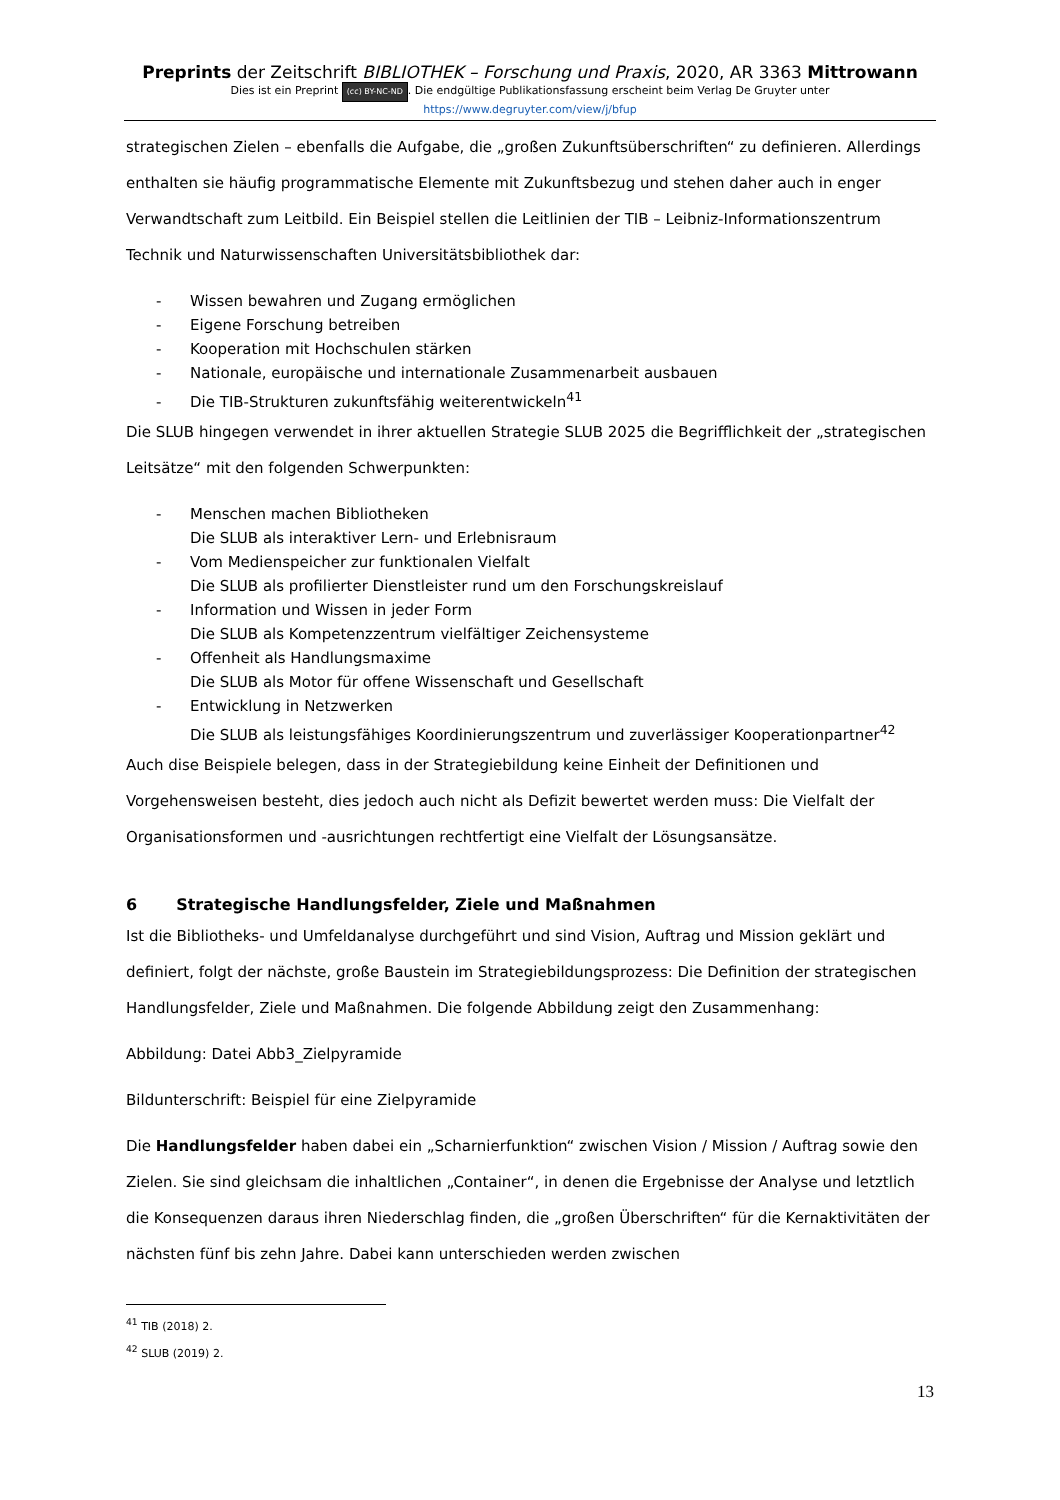Preprints der Zeitschrift BIBLIOTHEK – Forschung und Praxis, 2020, AR 3363 Mittrowann
Dies ist ein Preprint (cc) BY-NC-ND. Die endgültige Publikationsfassung erscheint beim Verlag De Gruyter unter
https://www.degruyter.com/view/j/bfup
strategischen Zielen – ebenfalls die Aufgabe, die „großen Zukunftsüberschriften“ zu definieren. Allerdings enthalten sie häufig programmatische Elemente mit Zukunftsbezug und stehen daher auch in enger Verwandtschaft zum Leitbild. Ein Beispiel stellen die Leitlinien der TIB – Leibniz-Informationszentrum Technik und Naturwissenschaften Universitätsbibliothek dar:
- Wissen bewahren und Zugang ermöglichen
- Eigene Forschung betreiben
- Kooperation mit Hochschulen stärken
- Nationale, europäische und internationale Zusammenarbeit ausbauen
- Die TIB-Strukturen zukunftsfähig weiterentwickeln<sup>41</sup>
Die SLUB hingegen verwendet in ihrer aktuellen Strategie SLUB 2025 die Begrifflichkeit der „strategischen Leitsätze“ mit den folgenden Schwerpunkten:
- Menschen machen Bibliotheken
Die SLUB als interaktiver Lern- und Erlebnisraum
- Vom Medienspeicher zur funktionalen Vielfalt
Die SLUB als profilierter Dienstleister rund um den Forschungskreislauf
- Information und Wissen in jeder Form
Die SLUB als Kompetenzzentrum vielfältiger Zeichensysteme
- Offenheit als Handlungsmaxime
Die SLUB als Motor für offene Wissenschaft und Gesellschaft
- Entwicklung in Netzwerken
Die SLUB als leistungsfähiges Koordinierungszentrum und zuverlässiger Kooperationpartner<sup>42</sup>
Auch dise Beispiele belegen, dass in der Strategiebildung keine Einheit der Definitionen und Vorgehensweisen besteht, dies jedoch auch nicht als Defizit bewertet werden muss: Die Vielfalt der Organisationsformen und -ausrichtungen rechtfertigt eine Vielfalt der Lösungsansätze.
6 Strategische Handlungsfelder, Ziele und Maßnahmen
Ist die Bibliotheks- und Umfeldanalyse durchgeführt und sind Vision, Auftrag und Mission geklärt und definiert, folgt der nächste, große Baustein im Strategiebildungsprozess: Die Definition der strategischen Handlungsfelder, Ziele und Maßnahmen. Die folgende Abbildung zeigt den Zusammenhang:
Abbildung: Datei Abb3_Zielpyramide
Bildunterschrift: Beispiel für eine Zielpyramide
Die Handlungsfelder haben dabei ein „Scharnierfunktion“ zwischen Vision / Mission / Auftrag sowie den Zielen. Sie sind gleichsam die inhaltlichen „Container“, in denen die Ergebnisse der Analyse und letztlich die Konsequenzen daraus ihren Niederschlag finden, die „großen Überschriften“ für die Kernaktivitäten der nächsten fünf bis zehn Jahre. Dabei kann unterschieden werden zwischen
<sup>41</sup> TIB (2018) 2.
<sup>42</sup> SLUB (2019) 2.
13